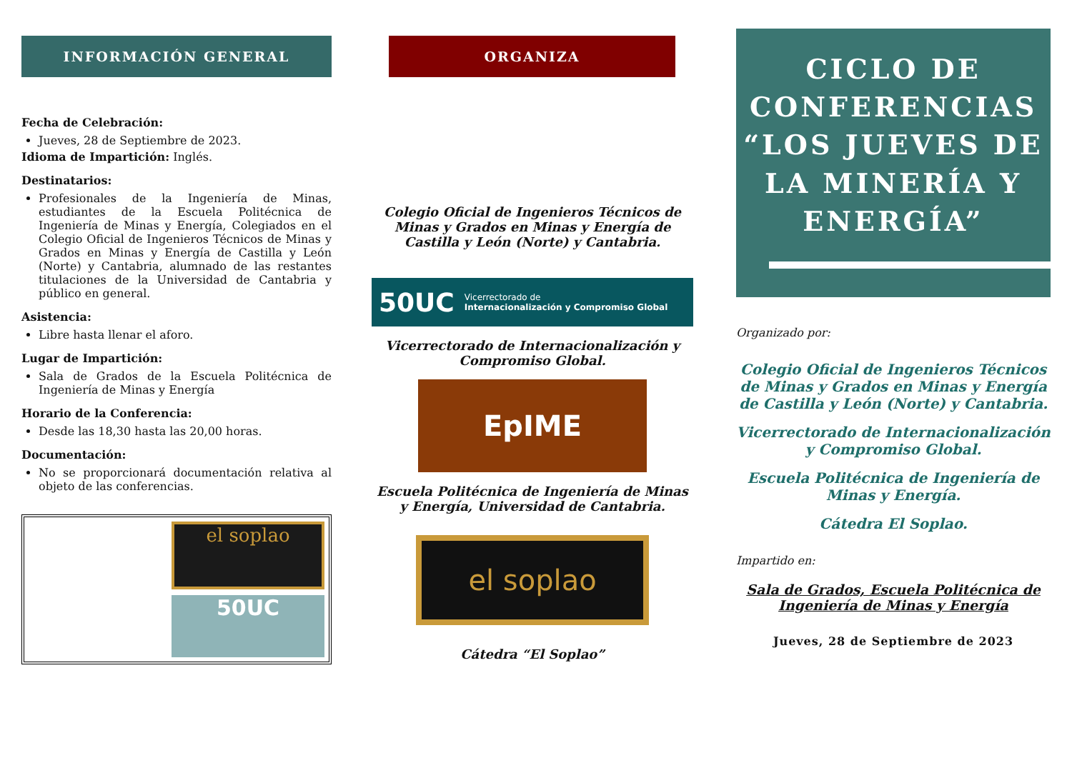INFORMACIÓN GENERAL
Fecha de Celebración:
Jueves, 28 de Septiembre de 2023.
Idioma de Impartición: Inglés.
Destinatarios:
Profesionales de la Ingeniería de Minas, estudiantes de la Escuela Politécnica de Ingeniería de Minas y Energía, Colegiados en el Colegio Oficial de Ingenieros Técnicos de Minas y Grados en Minas y Energía de Castilla y León (Norte) y Cantabria, alumnado de las restantes titulaciones de la Universidad de Cantabria y público en general.
Asistencia:
Libre hasta llenar el aforo.
Lugar de Impartición:
Sala de Grados de la Escuela Politécnica de Ingeniería de Minas y Energía
Horario de la Conferencia:
Desde las 18,30 hasta las 20,00 horas.
Documentación:
No se proporcionará documentación relativa al objeto de las conferencias.
el soplao
50UC
ORGANIZA
Colegio Oficial de Ingenieros Técnicos de Minas y Grados en Minas y Energía de Castilla y León (Norte) y Cantabria.
50UC Vicerrectorado de
Internacionalización y Compromiso Global
Vicerrectorado de Internacionalización y Compromiso Global.
EpIME
Escuela Politécnica de Ingeniería de Minas y Energía, Universidad de Cantabria.
el soplao
Cátedra “El Soplao”
CICLO DE CONFERENCIAS
“LOS JUEVES DE LA MINERÍA Y ENERGÍA”
Organizado por:
Colegio Oficial de Ingenieros Técnicos de Minas y Grados en Minas y Energía de Castilla y León (Norte) y Cantabria.
Vicerrectorado de Internacionalización y Compromiso Global.
Escuela Politécnica de Ingeniería de Minas y Energía.
Cátedra El Soplao.
Impartido en:
Sala de Grados, Escuela Politécnica de Ingeniería de Minas y Energía
Jueves, 28 de Septiembre de 2023